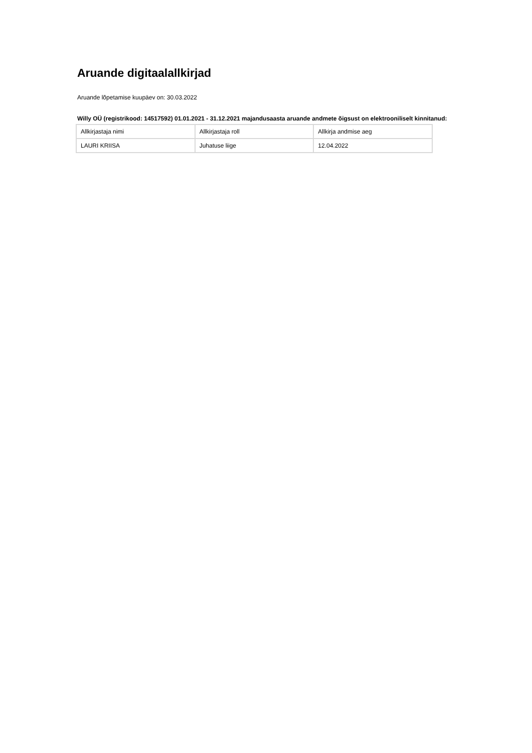Aruande digitaalallkirjad
Aruande lõpetamise kuupäev on: 30.03.2022
Willy OÜ (registrikood: 14517592) 01.01.2021 - 31.12.2021 majandusaasta aruande andmete õigsust on elektrooniliselt kinnitanud:
| Allkirjastaja nimi | Allkirjastaja roll | Allkirja andmise aeg |
| --- | --- | --- |
| LAURI KRIISA | Juhatuse liige | 12.04.2022 |